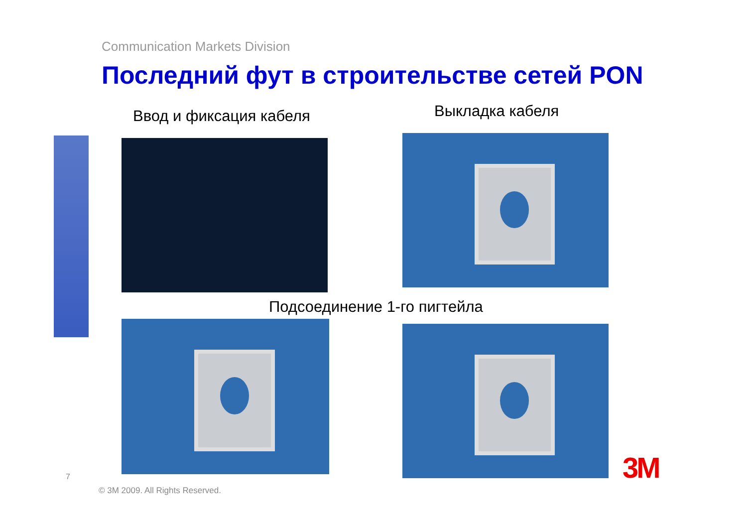Communication Markets Division
Последний фут в строительстве сетей PON
Ввод и фиксация кабеля Выкладка кабеля
Подсоединение 1-го пигтейла
7
© 3M 2009. All Rights Reserved.
3M